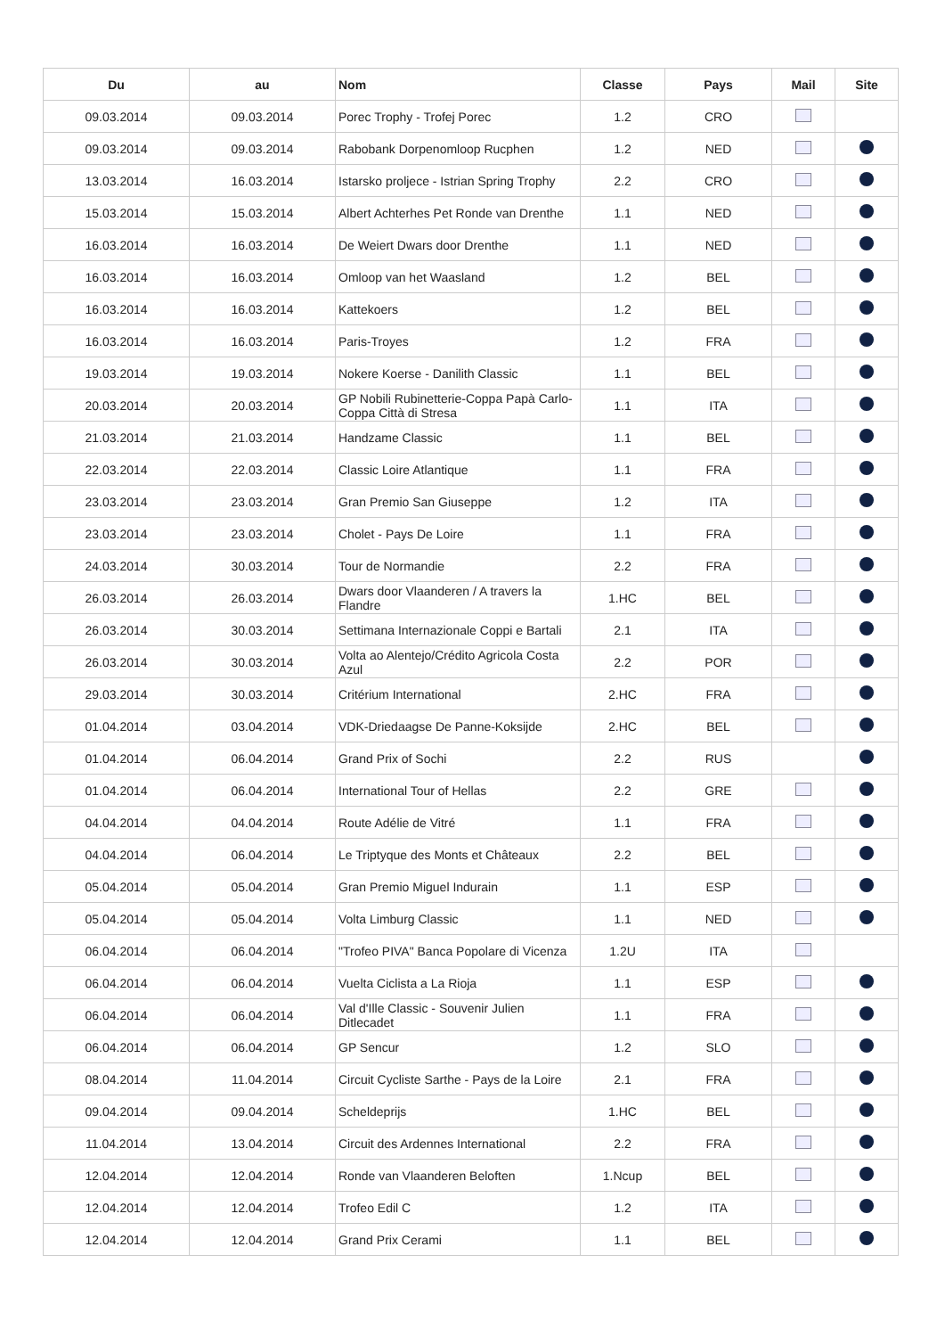| Du | au | Nom | Classe | Pays | Mail | Site |
| --- | --- | --- | --- | --- | --- | --- |
| 09.03.2014 | 09.03.2014 | Porec Trophy - Trofej Porec | 1.2 | CRO | | |
| 09.03.2014 | 09.03.2014 | Rabobank Dorpenomloop Rucphen | 1.2 | NED | | |
| 13.03.2014 | 16.03.2014 | Istarsko proljece - Istrian Spring Trophy | 2.2 | CRO | | |
| 15.03.2014 | 15.03.2014 | Albert Achterhes Pet Ronde van Drenthe | 1.1 | NED | | |
| 16.03.2014 | 16.03.2014 | De Weiert Dwars door Drenthe | 1.1 | NED | | |
| 16.03.2014 | 16.03.2014 | Omloop van het Waasland | 1.2 | BEL | | |
| 16.03.2014 | 16.03.2014 | Kattekoers | 1.2 | BEL | | |
| 16.03.2014 | 16.03.2014 | Paris-Troyes | 1.2 | FRA | | |
| 19.03.2014 | 19.03.2014 | Nokere Koerse - Danilith Classic | 1.1 | BEL | | |
| 20.03.2014 | 20.03.2014 | GP Nobili Rubinetterie-Coppa Papà Carlo-Coppa Città di Stresa | 1.1 | ITA | | |
| 21.03.2014 | 21.03.2014 | Handzame Classic | 1.1 | BEL | | |
| 22.03.2014 | 22.03.2014 | Classic Loire Atlantique | 1.1 | FRA | | |
| 23.03.2014 | 23.03.2014 | Gran Premio San Giuseppe | 1.2 | ITA | | |
| 23.03.2014 | 23.03.2014 | Cholet - Pays De Loire | 1.1 | FRA | | |
| 24.03.2014 | 30.03.2014 | Tour de Normandie | 2.2 | FRA | | |
| 26.03.2014 | 26.03.2014 | Dwars door Vlaanderen / A travers la Flandre | 1.HC | BEL | | |
| 26.03.2014 | 30.03.2014 | Settimana Internazionale Coppi e Bartali | 2.1 | ITA | | |
| 26.03.2014 | 30.03.2014 | Volta ao Alentejo/Crédito Agricola Costa Azul | 2.2 | POR | | |
| 29.03.2014 | 30.03.2014 | Critérium International | 2.HC | FRA | | |
| 01.04.2014 | 03.04.2014 | VDK-Driedaagse De Panne-Koksijde | 2.HC | BEL | | |
| 01.04.2014 | 06.04.2014 | Grand Prix of Sochi | 2.2 | RUS | | |
| 01.04.2014 | 06.04.2014 | International Tour of Hellas | 2.2 | GRE | | |
| 04.04.2014 | 04.04.2014 | Route Adélie de Vitré | 1.1 | FRA | | |
| 04.04.2014 | 06.04.2014 | Le Triptyque des Monts et Châteaux | 2.2 | BEL | | |
| 05.04.2014 | 05.04.2014 | Gran Premio Miguel Indurain | 1.1 | ESP | | |
| 05.04.2014 | 05.04.2014 | Volta Limburg Classic | 1.1 | NED | | |
| 06.04.2014 | 06.04.2014 | "Trofeo PIVA" Banca Popolare di Vicenza | 1.2U | ITA | | |
| 06.04.2014 | 06.04.2014 | Vuelta Ciclista a La Rioja | 1.1 | ESP | | |
| 06.04.2014 | 06.04.2014 | Val d'Ille Classic - Souvenir Julien Ditlecadet | 1.1 | FRA | | |
| 06.04.2014 | 06.04.2014 | GP Sencur | 1.2 | SLO | | |
| 08.04.2014 | 11.04.2014 | Circuit Cycliste Sarthe - Pays de la Loire | 2.1 | FRA | | |
| 09.04.2014 | 09.04.2014 | Scheldeprijs | 1.HC | BEL | | |
| 11.04.2014 | 13.04.2014 | Circuit des Ardennes International | 2.2 | FRA | | |
| 12.04.2014 | 12.04.2014 | Ronde van Vlaanderen Beloften | 1.Ncup | BEL | | |
| 12.04.2014 | 12.04.2014 | Trofeo Edil C | 1.2 | ITA | | |
| 12.04.2014 | 12.04.2014 | Grand Prix Cerami | 1.1 | BEL | | |